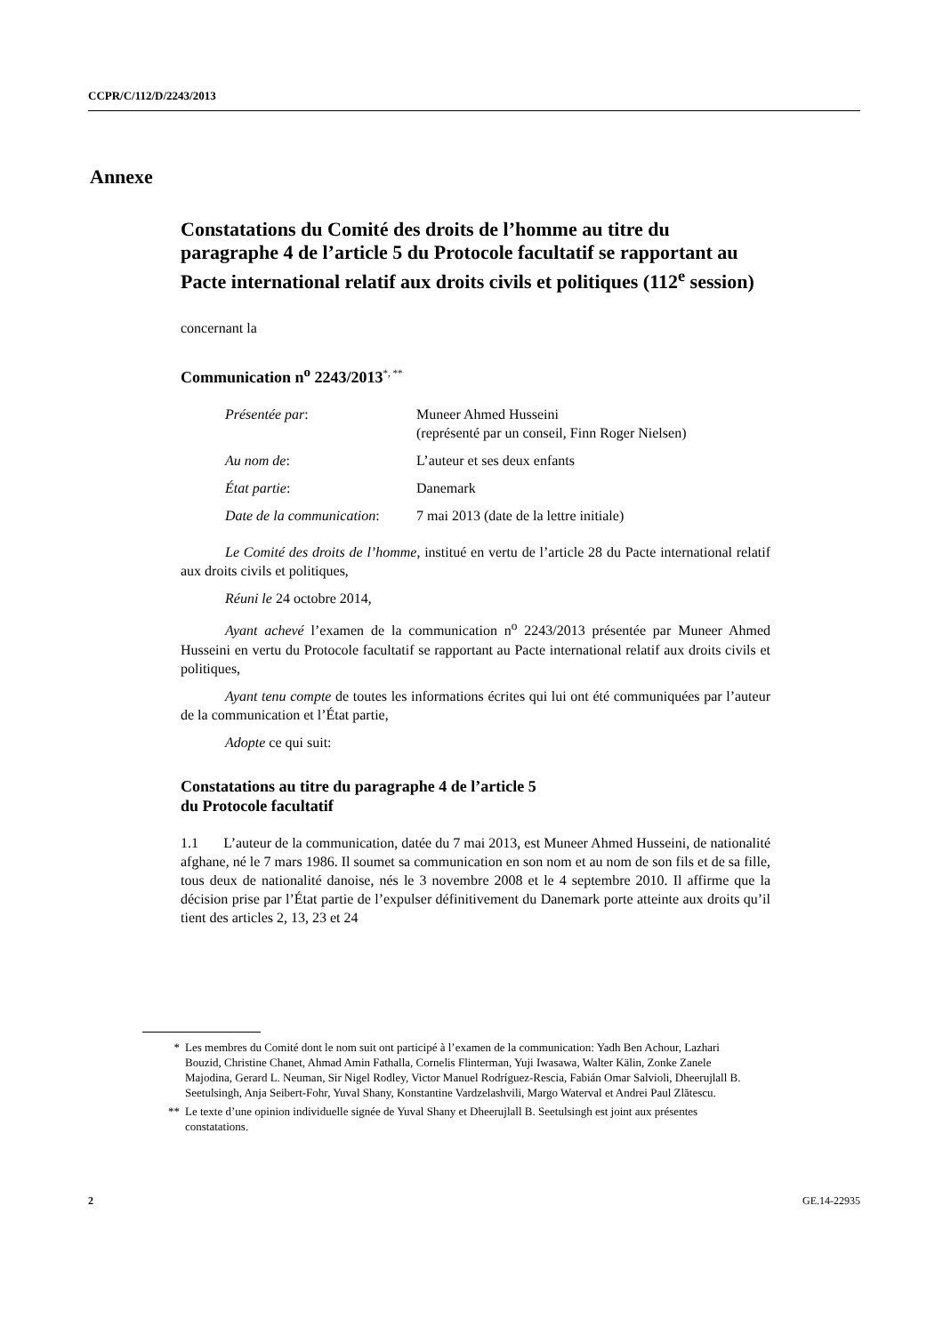CCPR/C/112/D/2243/2013
Annexe
Constatations du Comité des droits de l’homme au titre du paragraphe 4 de l’article 5 du Protocole facultatif se rapportant au Pacte international relatif aux droits civils et politiques (112<sup>e</sup> session)
concernant la
Communication n<sup>o</sup> 2243/2013<sup>*, **</sup>
| Présentée par : | Muneer Ahmed Husseini (représenté par un conseil, Finn Roger Nielsen) |
| Au nom de : | L’auteur et ses deux enfants |
| État partie : | Danemark |
| Date de la communication : | 7 mai 2013 (date de la lettre initiale) |
Le Comité des droits de l’homme, institué en vertu de l’article 28 du Pacte international relatif aux droits civils et politiques,
Réuni le 24 octobre 2014,
Ayant achevé l’examen de la communication n<sup>o</sup> 2243/2013 présentée par Muneer Ahmed Husseini en vertu du Protocole facultatif se rapportant au Pacte international relatif aux droits civils et politiques,
Ayant tenu compte de toutes les informations écrites qui lui ont été communiquées par l’auteur de la communication et l’État partie,
Adopte ce qui suit:
Constatations au titre du paragraphe 4 de l’article 5
du Protocole facultatif
1.1 L’auteur de la communication, datée du 7 mai 2013, est Muneer Ahmed Husseini, de nationalité afghane, né le 7 mars 1986. Il soumet sa communication en son nom et au nom de son fils et de sa fille, tous deux de nationalité danoise, nés le 3 novembre 2008 et le 4 septembre 2010. Il affirme que la décision prise par l’État partie de l’expulser définitivement du Danemark porte atteinte aux droits qu’il tient des articles 2, 13, 23 et 24
* Les membres du Comité dont le nom suit ont participé à l’examen de la communication: Yadh Ben Achour, Lazhari Bouzid, Christine Chanet, Ahmad Amin Fathalla, Cornelis Flinterman, Yuji Iwasawa, Walter Kälin, Zonke Zanele Majodina, Gerard L. Neuman, Sir Nigel Rodley, Victor Manuel Rodríguez-Rescia, Fabián Omar Salvioli, Dheerujlall B. Seetulsingh, Anja Seibert-Fohr, Yuval Shany, Konstantine Vardzelashvili, Margo Waterval et Andrei Paul Zlătescu.
** Le texte d’une opinion individuelle signée de Yuval Shany et Dheerujlall B. Seetulsingh est joint aux présentes constatations.
2 GE.14-22935